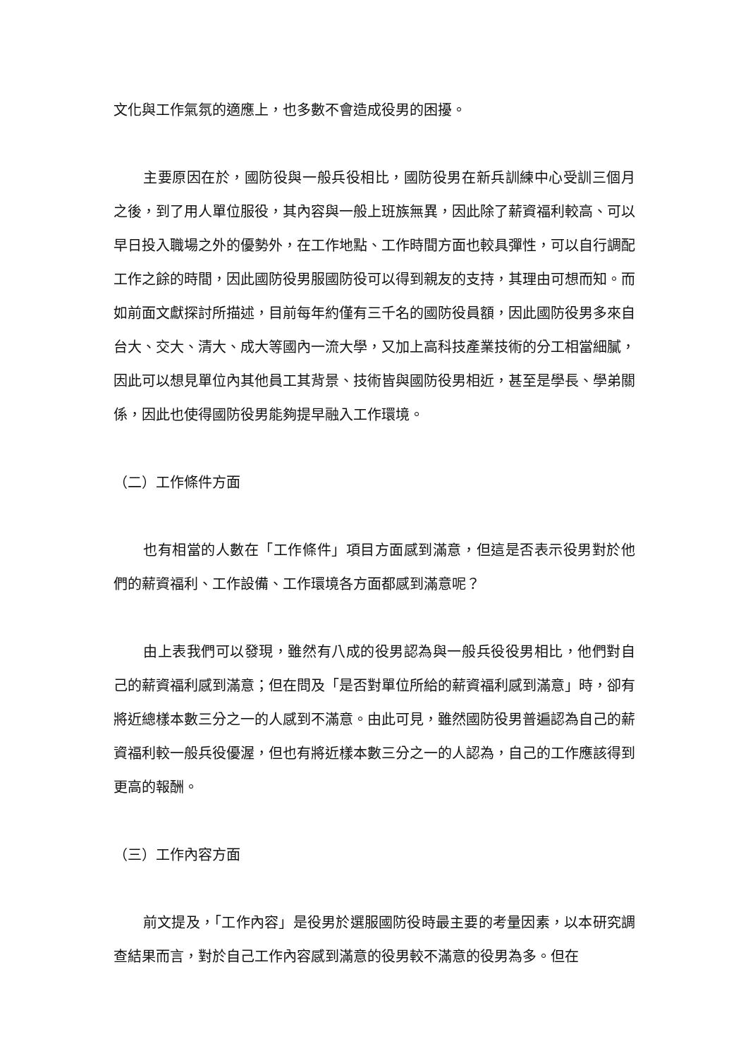文化與工作氣氛的適應上，也多數不會造成役男的困擾。
主要原因在於，國防役與一般兵役相比，國防役男在新兵訓練中心受訓三個月之後，到了用人單位服役，其內容與一般上班族無異，因此除了薪資福利較高、可以早日投入職場之外的優勢外，在工作地點、工作時間方面也較具彈性，可以自行調配工作之餘的時間，因此國防役男服國防役可以得到親友的支持，其理由可想而知。而如前面文獻探討所描述，目前每年約僅有三千名的國防役員額，因此國防役男多來自台大、交大、清大、成大等國內一流大學，又加上高科技產業技術的分工相當細膩，因此可以想見單位內其他員工其背景、技術皆與國防役男相近，甚至是學長、學弟關係，因此也使得國防役男能夠提早融入工作環境。
（二）工作條件方面
也有相當的人數在「工作條件」項目方面感到滿意，但這是否表示役男對於他們的薪資福利、工作設備、工作環境各方面都感到滿意呢？
由上表我們可以發現，雖然有八成的役男認為與一般兵役役男相比，他們對自己的薪資福利感到滿意；但在問及「是否對單位所給的薪資福利感到滿意」時，卻有將近總樣本數三分之一的人感到不滿意。由此可見，雖然國防役男普遍認為自己的薪資福利較一般兵役優渥，但也有將近樣本數三分之一的人認為，自己的工作應該得到更高的報酬。
（三）工作內容方面
前文提及，「工作內容」是役男於選服國防役時最主要的考量因素，以本研究調查結果而言，對於自己工作內容感到滿意的役男較不滿意的役男為多。但在